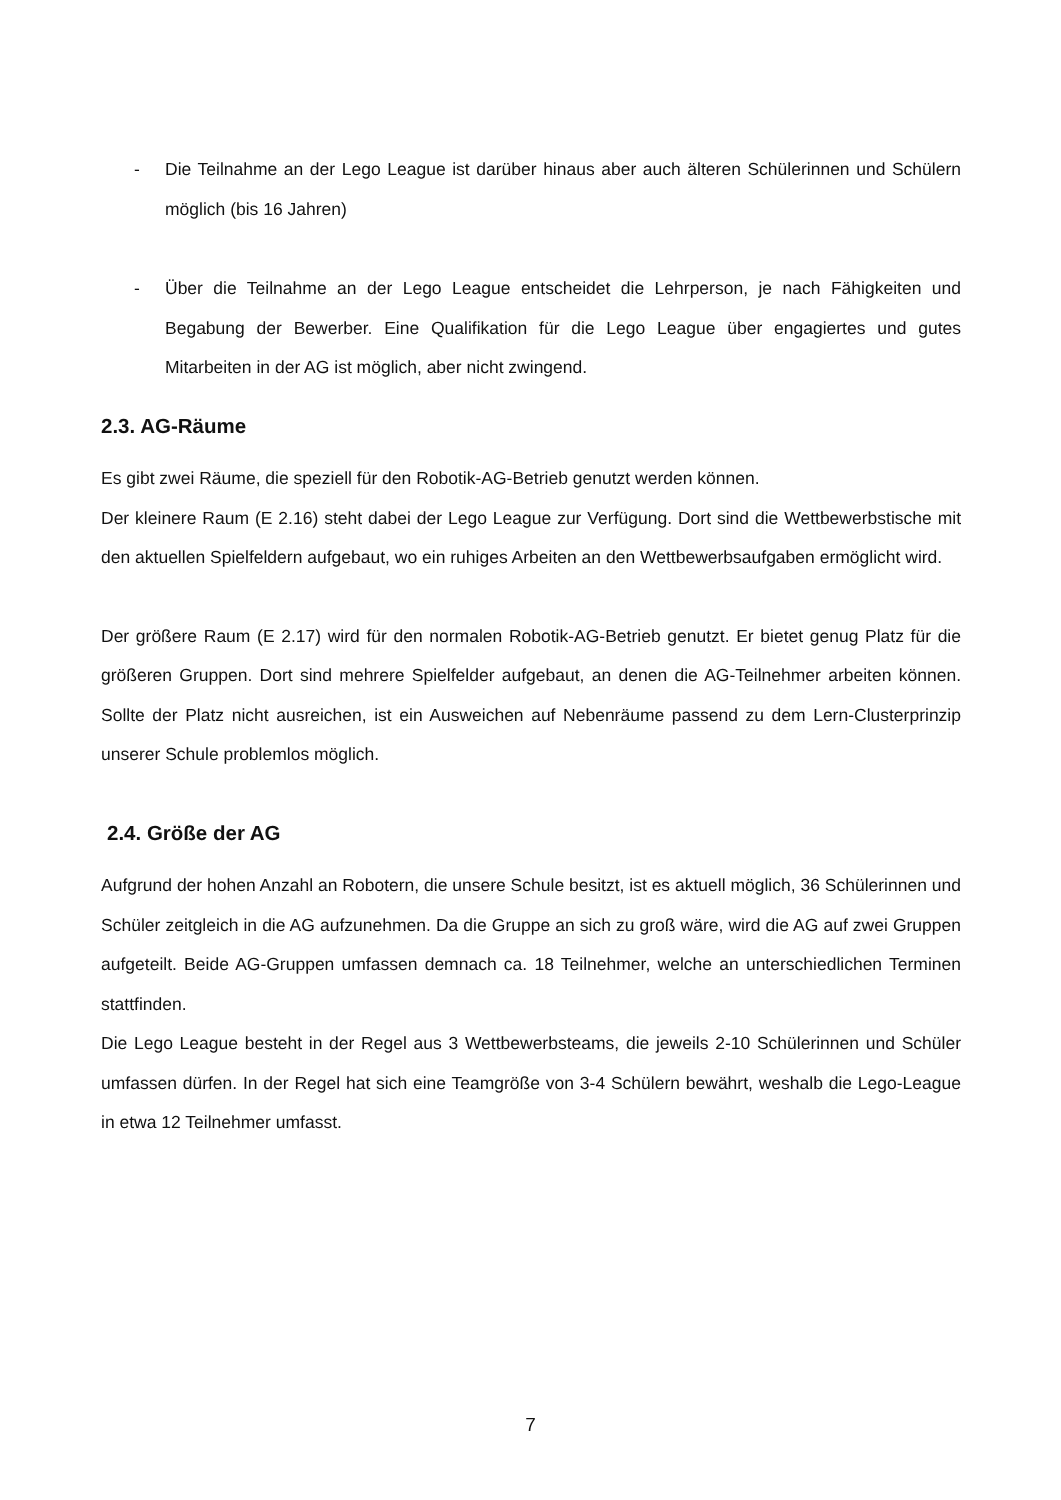- Die Teilnahme an der Lego League ist darüber hinaus aber auch älteren Schülerinnen und Schülern möglich (bis 16 Jahren)
- Über die Teilnahme an der Lego League entscheidet die Lehrperson, je nach Fähigkeiten und Begabung der Bewerber. Eine Qualifikation für die Lego League über engagiertes und gutes Mitarbeiten in der AG ist möglich, aber nicht zwingend.
2.3. AG-Räume
Es gibt zwei Räume, die speziell für den Robotik-AG-Betrieb genutzt werden können.
Der kleinere Raum (E 2.16) steht dabei der Lego League zur Verfügung. Dort sind die Wettbewerbstische mit den aktuellen Spielfeldern aufgebaut, wo ein ruhiges Arbeiten an den Wettbewerbsaufgaben ermöglicht wird.
Der größere Raum (E 2.17) wird für den normalen Robotik-AG-Betrieb genutzt. Er bietet genug Platz für die größeren Gruppen. Dort sind mehrere Spielfelder aufgebaut, an denen die AG-Teilnehmer arbeiten können. Sollte der Platz nicht ausreichen, ist ein Ausweichen auf Nebenräume passend zu dem Lern-Clusterprinzip unserer Schule problemlos möglich.
2.4. Größe der AG
Aufgrund der hohen Anzahl an Robotern, die unsere Schule besitzt, ist es aktuell möglich, 36 Schülerinnen und Schüler zeitgleich in die AG aufzunehmen. Da die Gruppe an sich zu groß wäre, wird die AG auf zwei Gruppen aufgeteilt. Beide AG-Gruppen umfassen demnach ca. 18 Teilnehmer, welche an unterschiedlichen Terminen stattfinden.
Die Lego League besteht in der Regel aus 3 Wettbewerbsteams, die jeweils 2-10 Schülerinnen und Schüler umfassen dürfen. In der Regel hat sich eine Teamgröße von 3-4 Schülern bewährt, weshalb die Lego-League in etwa 12 Teilnehmer umfasst.
7